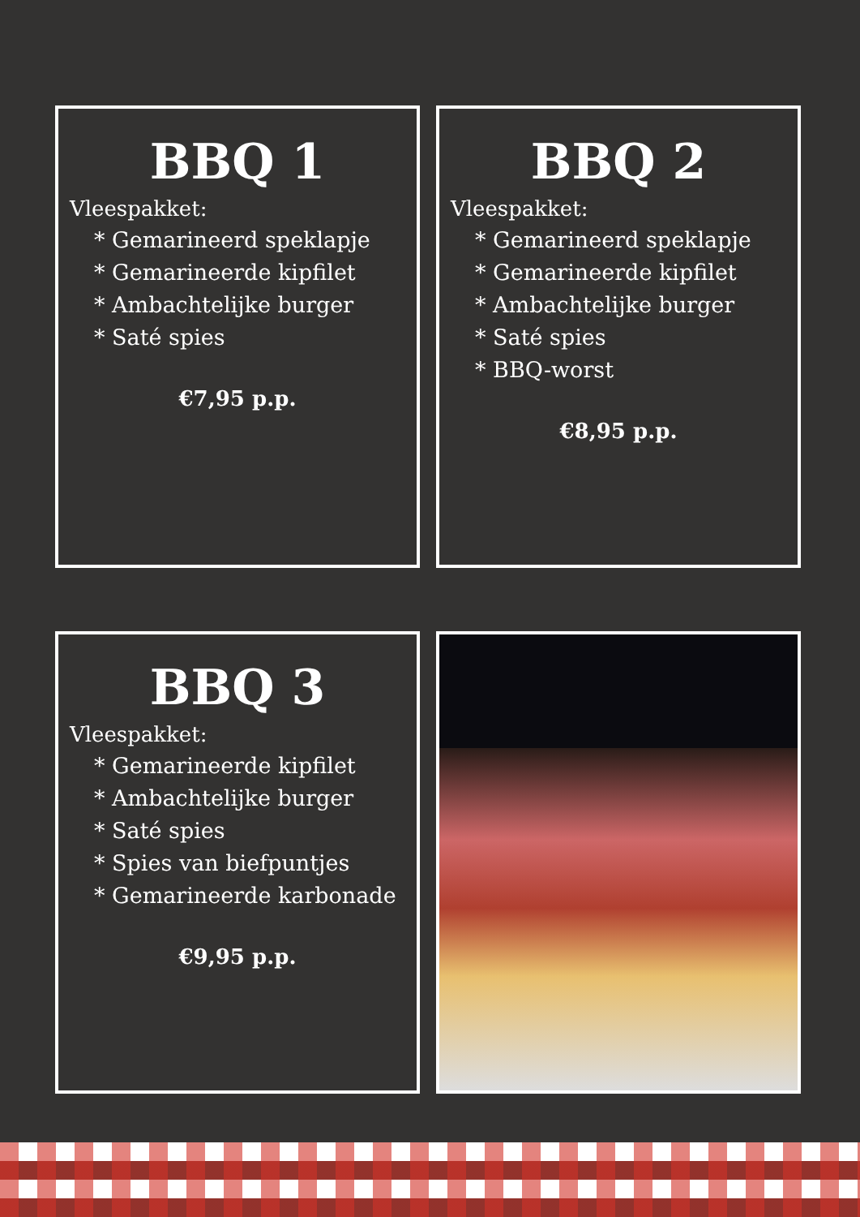BBQ 1
Vleespakket:
* Gemarineerd speklapje
* Gemarineerde kipfilet
* Ambachtelijke burger
* Saté spies
€7,95 p.p.
BBQ 2
Vleespakket:
* Gemarineerd speklapje
* Gemarineerde kipfilet
* Ambachtelijke burger
* Saté spies
* BBQ-worst
€8,95 p.p.
BBQ 3
Vleespakket:
* Gemarineerde kipfilet
* Ambachtelijke burger
* Saté spies
* Spies van biefpuntjes
* Gemarineerde karbonade
€9,95 p.p.